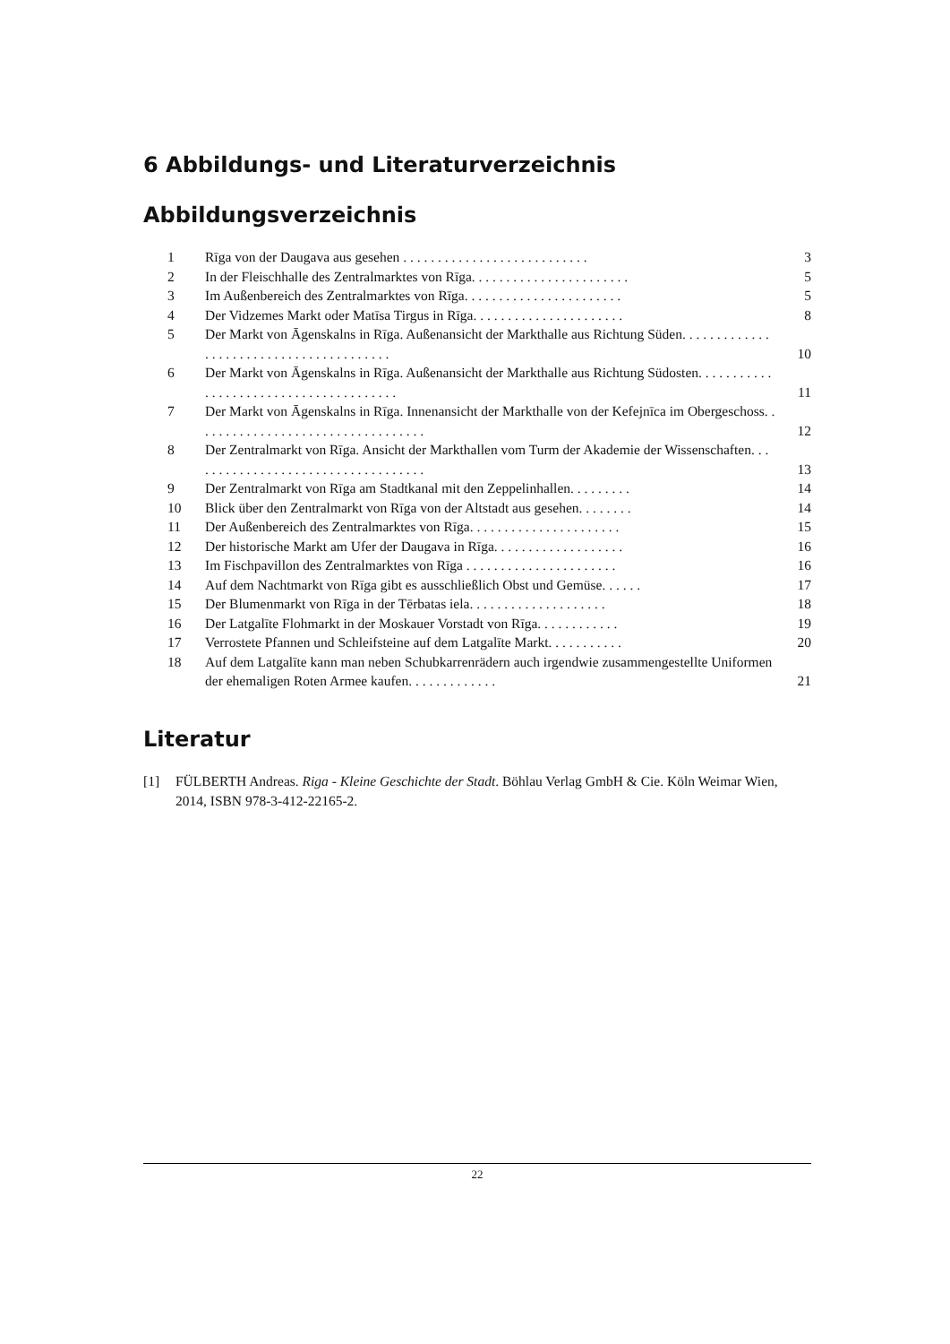6 Abbildungs- und Literaturverzeichnis
Abbildungsverzeichnis
1 Rīga von der Daugava aus gesehen . . . . . . . . . . . . . . . . . . . . . . . . . . . 3
2 In der Fleischhalle des Zentralmarktes von Rīga. . . . . . . . . . . . . . . . . . . . . . . 5
3 Im Außenbereich des Zentralmarktes von Rīga. . . . . . . . . . . . . . . . . . . . . . . 5
4 Der Vidzemes Markt oder Matīsa Tirgus in Rīga. . . . . . . . . . . . . . . . . . . . . . 8
5 Der Markt von Āgenskalns in Rīga. Außenansicht der Markthalle aus Richtung Süden. . . . . . . . . . . . . . . . . . . . . . . . . . . . . . . . . . . . . . . . 10
6 Der Markt von Āgenskalns in Rīga. Außenansicht der Markthalle aus Richtung Südosten. . . . . . . . . . . . . . . . . . . . . . . . . . . . . . . . . . . . . . . 11
7 Der Markt von Āgenskalns in Rīga. Innenansicht der Markthalle von der Kefejnīca im Obergeschoss. . . . . . . . . . . . . . . . . . . . . . . . . . . . . . . . . . 12
8 Der Zentralmarkt von Rīga. Ansicht der Markthallen vom Turm der Akademie der Wissenschaften. . . . . . . . . . . . . . . . . . . . . . . . . . . . . . . . . . . 13
9 Der Zentralmarkt von Rīga am Stadtkanal mit den Zeppelinhallen. . . . . . . . . 14
10 Blick über den Zentralmarkt von Rīga von der Altstadt aus gesehen. . . . . . . . 14
11 Der Außenbereich des Zentralmarktes von Rīga. . . . . . . . . . . . . . . . . . . . . . 15
12 Der historische Markt am Ufer der Daugava in Rīga. . . . . . . . . . . . . . . . . . . 16
13 Im Fischpavillon des Zentralmarktes von Rīga . . . . . . . . . . . . . . . . . . . . . . 16
14 Auf dem Nachtmarkt von Rīga gibt es ausschließlich Obst und Gemüse. . . . . . 17
15 Der Blumenmarkt von Rīga in der Tērbatas iela. . . . . . . . . . . . . . . . . . . . 18
16 Der Latgalīte Flohmarkt in der Moskauer Vorstadt von Rīga. . . . . . . . . . . . 19
17 Verrostete Pfannen und Schleifsteine auf dem Latgalīte Markt. . . . . . . . . . . 20
18 Auf dem Latgalīte kann man neben Schubkarrenrädern auch irgendwie zusammengestellte Uniformen der ehemaligen Roten Armee kaufen. . . . . . . . . . . . . 21
Literatur
[1] FÜLBERTH Andreas. Riga - Kleine Geschichte der Stadt. Böhlau Verlag GmbH & Cie. Köln Weimar Wien, 2014, ISBN 978-3-412-22165-2.
22